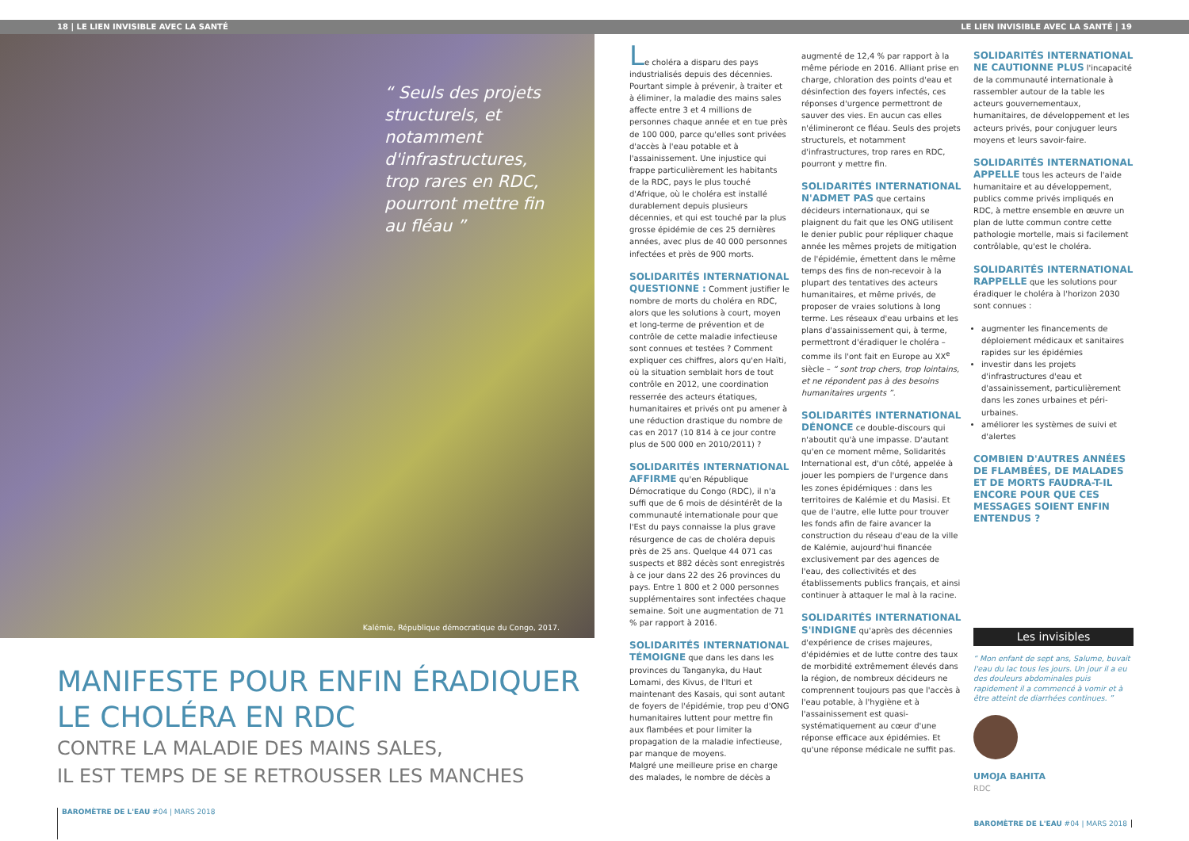18 | LE LIEN INVISIBLE AVEC LA SANTÉ
“ Seuls des projets structurels, et notamment d'infrastructures, trop rares en RDC, pourront mettre fin au fléau ”
Kalémie, République démocratique du Congo, 2017.
MANIFESTE POUR ENFIN ÉRADIQUER LE CHOLÉRA EN RDC
CONTRE LA MALADIE DES MAINS SALES,
IL EST TEMPS DE SE RETROUSSER LES MANCHES
BAROMÈTRE DE L'EAU #04 | MARS 2018
LE LIEN INVISIBLE AVEC LA SANTÉ | 19
Le choléra a disparu des pays industrialisés depuis des décennies. Pourtant simple à prévenir, à traiter et à éliminer, la maladie des mains sales affecte entre 3 et 4 millions de personnes chaque année et en tue près de 100 000, parce qu'elles sont privées d'accès à l'eau potable et à l'assainissement. Une injustice qui frappe particulièrement les habitants de la RDC, pays le plus touché d'Afrique, où le choléra est installé durablement depuis plusieurs décennies, et qui est touché par la plus grosse épidémie de ces 25 dernières années, avec plus de 40 000 personnes infectées et près de 900 morts.
SOLIDARITÉS INTERNATIONAL QUESTIONNE : Comment justifier le nombre de morts du choléra en RDC, alors que les solutions à court, moyen et long-terme de prévention et de contrôle de cette maladie infectieuse sont connues et testées ? Comment expliquer ces chiffres, alors qu'en Haïti, où la situation semblait hors de tout contrôle en 2012, une coordination resserrée des acteurs étatiques, humanitaires et privés ont pu amener à une réduction drastique du nombre de cas en 2017 (10 814 à ce jour contre plus de 500 000 en 2010/2011) ?
SOLIDARITÉS INTERNATIONAL AFFIRME qu'en République Démocratique du Congo (RDC), il n'a suffi que de 6 mois de désintérêt de la communauté internationale pour que l'Est du pays connaisse la plus grave résurgence de cas de choléra depuis près de 25 ans. Quelque 44 071 cas suspects et 882 décès sont enregistrés à ce jour dans 22 des 26 provinces du pays. Entre 1 800 et 2 000 personnes supplémentaires sont infectées chaque semaine. Soit une augmentation de 71 % par rapport à 2016.
SOLIDARITÉS INTERNATIONAL TÉMOIGNE que dans les dans les provinces du Tanganyka, du Haut Lomami, des Kivus, de l'Ituri et maintenant des Kasais, qui sont autant de foyers de l'épidémie, trop peu d'ONG humanitaires luttent pour mettre fin aux flambées et pour limiter la propagation de la maladie infectieuse, par manque de moyens.
Malgré une meilleure prise en charge des malades, le nombre de décès a
augmenté de 12,4 % par rapport à la même période en 2016. Alliant prise en charge, chloration des points d'eau et désinfection des foyers infectés, ces réponses d'urgence permettront de sauver des vies. En aucun cas elles n'élimineront ce fléau. Seuls des projets structurels, et notamment d'infrastructures, trop rares en RDC, pourront y mettre fin.
SOLIDARITÉS INTERNATIONAL N'ADMET PAS que certains décideurs internationaux, qui se plaignent du fait que les ONG utilisent le denier public pour répliquer chaque année les mêmes projets de mitigation de l'épidémie, émettent dans le même temps des fins de non-recevoir à la plupart des tentatives des acteurs humanitaires, et même privés, de proposer de vraies solutions à long terme. Les réseaux d'eau urbains et les plans d'assainissement qui, à terme, permettront d'éradiquer le choléra – comme ils l'ont fait en Europe au XX<sup>e</sup> siècle – “ sont trop chers, trop lointains, et ne répondent pas à des besoins humanitaires urgents ”.
SOLIDARITÉS INTERNATIONAL DÉNONCE ce double-discours qui n'aboutit qu'à une impasse. D'autant qu'en ce moment même, Solidarités International est, d'un côté, appelée à jouer les pompiers de l'urgence dans les zones épidémiques : dans les territoires de Kalémie et du Masisi. Et que de l'autre, elle lutte pour trouver les fonds afin de faire avancer la construction du réseau d'eau de la ville de Kalémie, aujourd'hui financée exclusivement par des agences de l'eau, des collectivités et des établissements publics français, et ainsi continuer à attaquer le mal à la racine.
SOLIDARITÉS INTERNATIONAL S'INDIGNE qu'après des décennies d'expérience de crises majeures, d'épidémies et de lutte contre des taux de morbidité extrêmement élevés dans la région, de nombreux décideurs ne comprennent toujours pas que l'accès à l'eau potable, à l'hygiène et à l'assainissement est quasi-systématiquement au cœur d'une réponse efficace aux épidémies. Et qu'une réponse médicale ne suffit pas.
SOLIDARITÉS INTERNATIONAL NE CAUTIONNE PLUS l'incapacité de la communauté internationale à rassembler autour de la table les acteurs gouvernementaux, humanitaires, de développement et les acteurs privés, pour conjuguer leurs moyens et leurs savoir-faire.
SOLIDARITÉS INTERNATIONAL APPELLE tous les acteurs de l'aide humanitaire et au développement, publics comme privés impliqués en RDC, à mettre ensemble en œuvre un plan de lutte commun contre cette pathologie mortelle, mais si facilement contrôlable, qu'est le choléra.
SOLIDARITÉS INTERNATIONAL RAPPELLE que les solutions pour éradiquer le choléra à l'horizon 2030 sont connues :
augmenter les financements de déploiement médicaux et sanitaires rapides sur les épidémies
investir dans les projets d'infrastructures d'eau et d'assainissement, particulièrement dans les zones urbaines et péri-urbaines.
améliorer les systèmes de suivi et d'alertes
COMBIEN D'AUTRES ANNÉES DE FLAMBÉES, DE MALADES ET DE MORTS FAUDRA-T-IL ENCORE POUR QUE CES MESSAGES SOIENT ENFIN ENTENDUS ?
Les invisibles
“ Mon enfant de sept ans, Salume, buvait l'eau du lac tous les jours. Un jour il a eu des douleurs abdominales puis rapidement il a commencé à vomir et à être atteint de diarrhées continues. ”
UMOJA BAHITA
RDC
BAROMÈTRE DE L'EAU #04 | MARS 2018